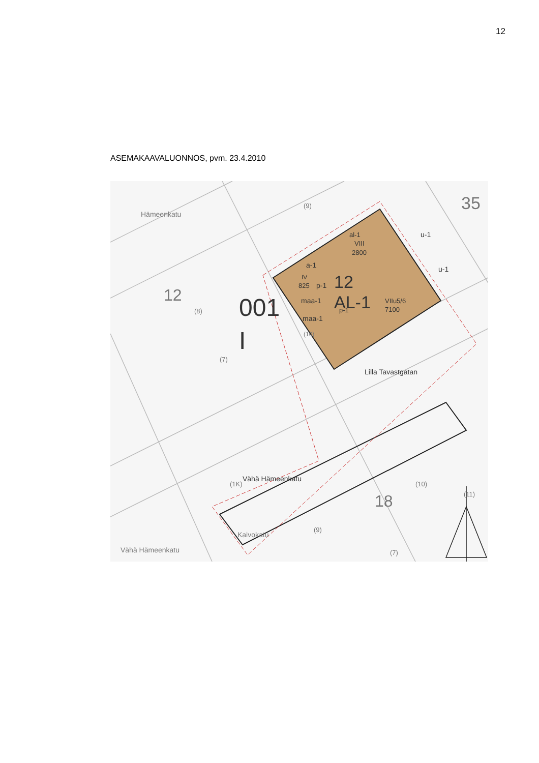12
ASEMAKAAVALUONNOS, pvm. 23.4.2010
35
u-1
u-1
al-1
VIII
2800
a-1
IV
825
p-1
12
AL-1
VIIu5/6
7100
p-1
maa-1
maa-1
12
001
I
Lilla Tavastgatan
Vähä Hämeenkatu
18
Hämeenkatu
Vähä Hämeenkatu
Kaivokatu
(10)
(8)
(7)
(9)
(10)
(9)
(11)
(1K)
(7)